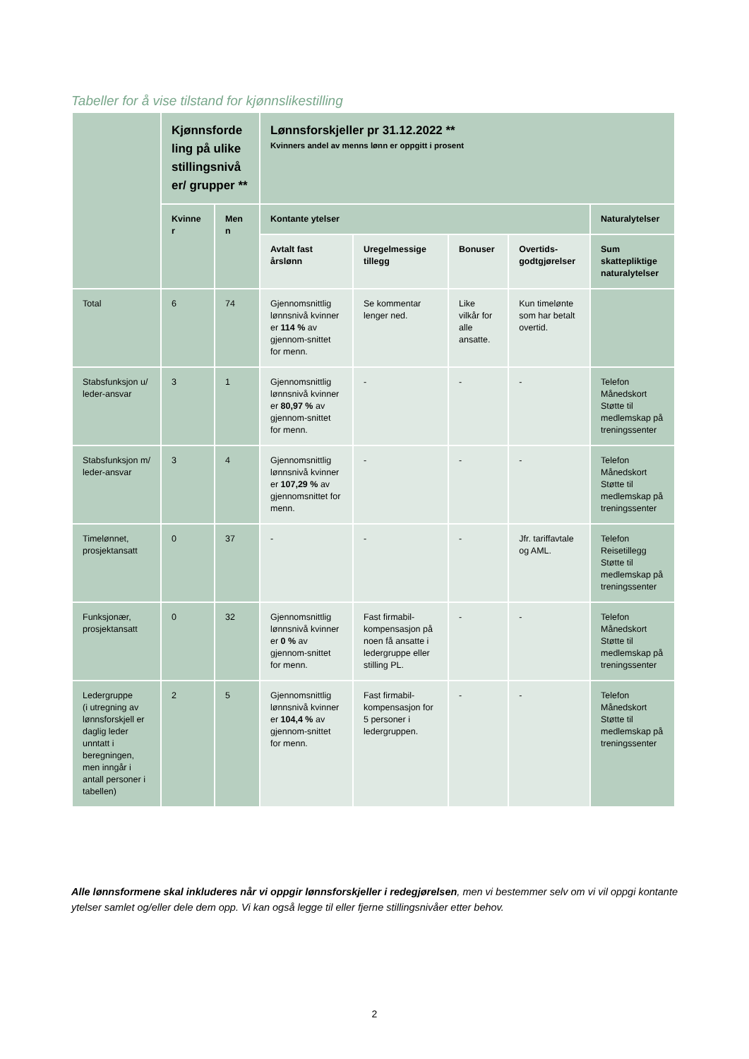Tabeller for å vise tilstand for kjønnslikestilling
| | Kjønnsforde ling på ulike stillingsnivå er/ grupper ** | | Lønnsforskjeller pr 31.12.2022 ** Kvinners andel av menns lønn er oppgitt i prosent | | | | |
| | Kvinne r | Men n | Kontante ytelser | | | | Naturalytelser |
| | | | Avtalt fast årslønn | Uregelmessige tillegg | Bonuser | Overtids-godtgjørelser | Sum skattepliktige naturalytelser |
| Total | 6 | 74 | Gjennomsnittlig lønnsnivå kvinner er 114 % av gjennom-snittet for menn. | Se kommentar lenger ned. | Like vilkår for alle ansatte. | Kun timelønte som har betalt overtid. | |
| Stabsfunksjon u/ leder-ansvar | 3 | 1 | Gjennomsnittlig lønnsnivå kvinner er 80,97 % av gjennom-snittet for menn. | - | - | - | Telefon Månedskort Støtte til medlemskap på treningssenter |
| Stabsfunksjon m/ leder-ansvar | 3 | 4 | Gjennomsnittlig lønnsnivå kvinner er 107,29 % av gjennomsnittet for menn. | - | - | - | Telefon Månedskort Støtte til medlemskap på treningssenter |
| Timelønnet, prosjektansatt | 0 | 37 | - | - | - | Jfr. tariffavtale og AML. | Telefon Reisetillegg Støtte til medlemskap på treningssenter |
| Funksjonær, prosjektansatt | 0 | 32 | Gjennomsnittlig lønnsnivå kvinner er 0 % av gjennom-snittet for menn. | Fast firmabil-kompensasjon på noen få ansatte i ledergruppe eller stilling PL. | - | - | Telefon Månedskort Støtte til medlemskap på treningssenter |
| Ledergruppe (i utregning av lønnsforskjell er daglig leder unntatt i beregningen, men inngår i antall personer i tabellen) | 2 | 5 | Gjennomsnittlig lønnsnivå kvinner er 104,4 % av gjennom-snittet for menn. | Fast firmabil-kompensasjon for 5 personer i ledergruppen. | - | - | Telefon Månedskort Støtte til medlemskap på treningssenter |
Alle lønnsformene skal inkluderes når vi oppgir lønnsforskjeller i redegjørelsen, men vi bestemmer selv om vi vil oppgi kontante ytelser samlet og/eller dele dem opp. Vi kan også legge til eller fjerne stillingsnivåer etter behov.
2